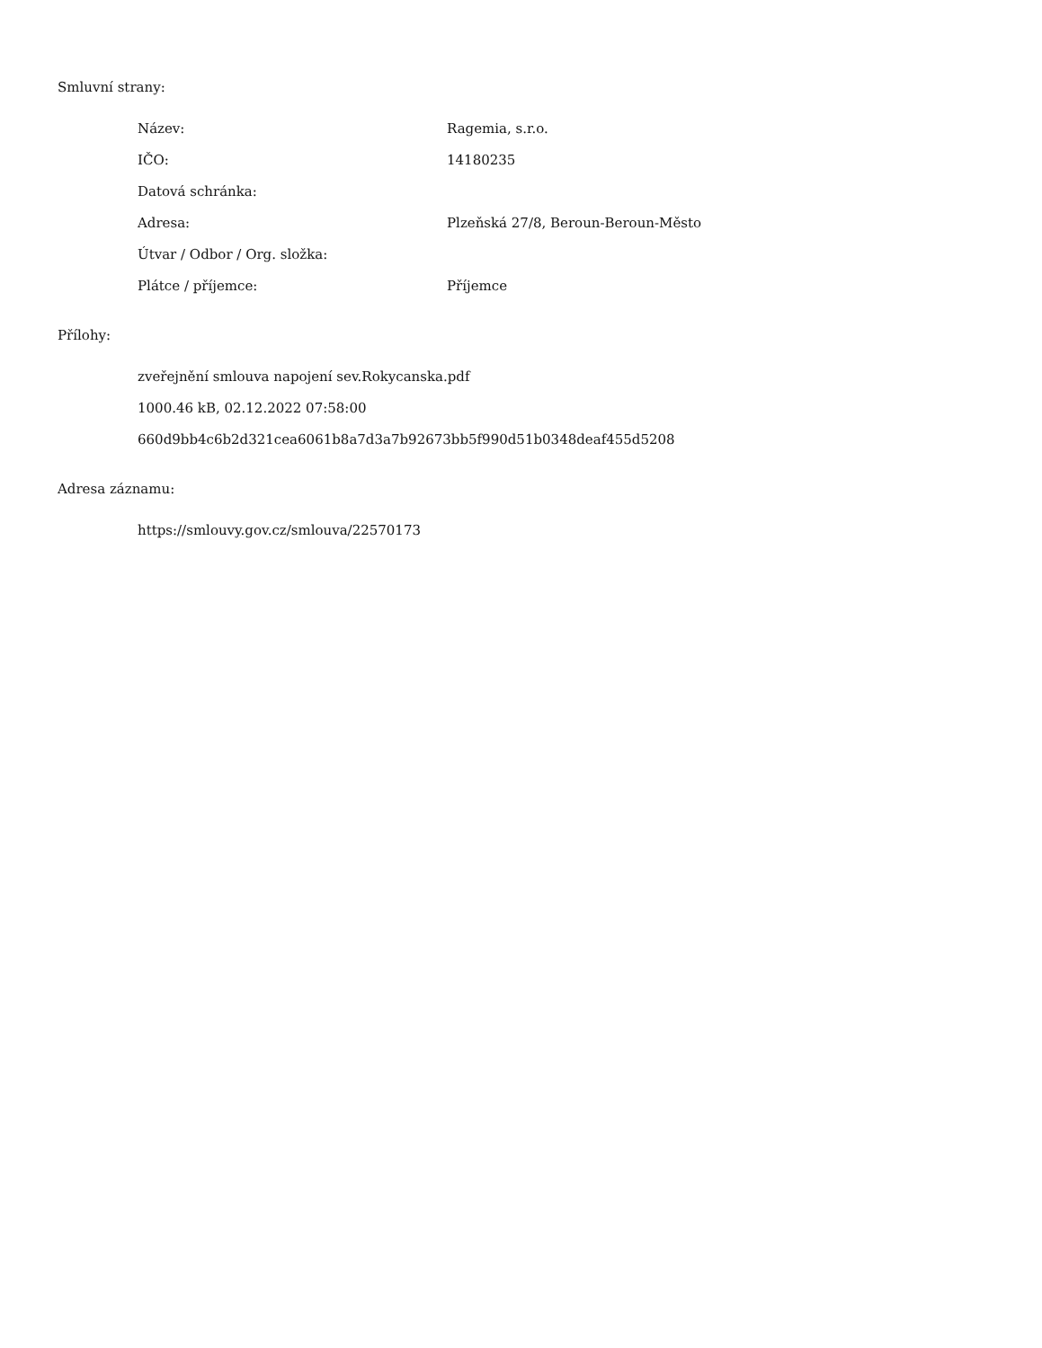Smluvní strany:
| Název: | Ragemia, s.r.o. |
| IČO: | 14180235 |
| Datová schránka: | |
| Adresa: | Plzeňská 27/8, Beroun-Beroun-Město |
| Útvar / Odbor / Org. složka: | |
| Plátce / příjemce: | Příjemce |
Přílohy:
zveřejnění smlouva napojení sev.Rokycanska.pdf
1000.46 kB, 02.12.2022 07:58:00
660d9bb4c6b2d321cea6061b8a7d3a7b92673bb5f990d51b0348deaf455d5208
Adresa záznamu:
https://smlouvy.gov.cz/smlouva/22570173